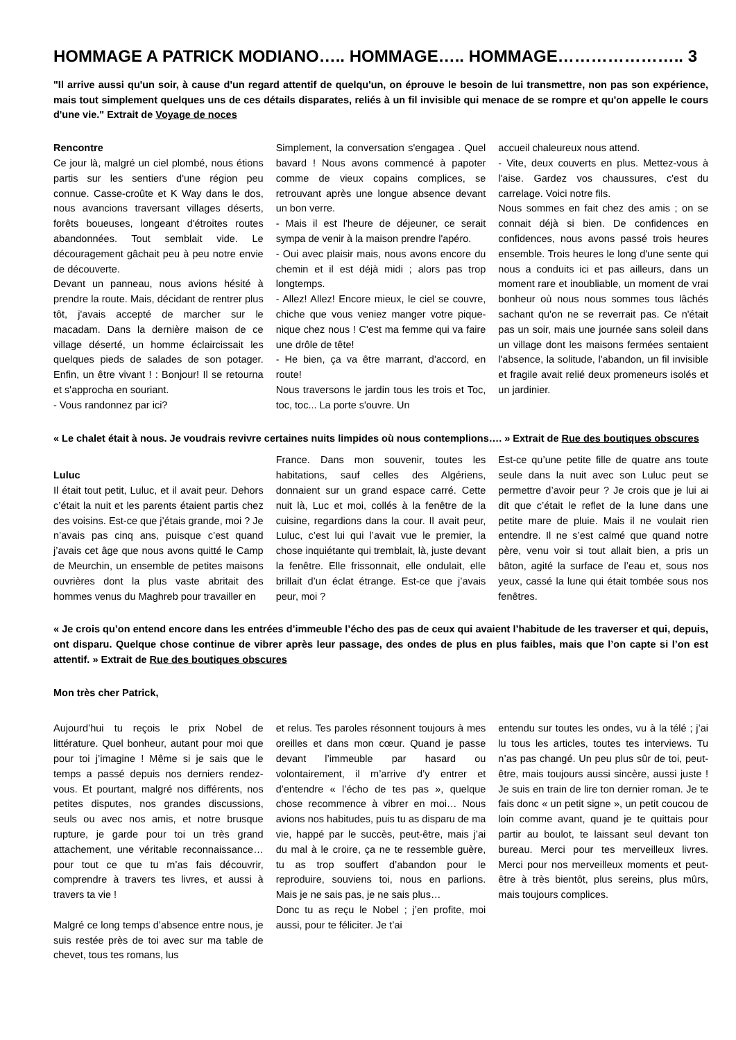HOMMAGE A PATRICK MODIANO….. HOMMAGE….. HOMMAGE………………….. 3
"Il arrive aussi qu'un soir, à cause d'un regard attentif de quelqu'un, on éprouve le besoin de lui transmettre, non pas son expérience, mais tout simplement quelques uns de ces détails disparates, reliés à un fil invisible qui menace de se rompre et qu'on appelle le cours d'une vie." Extrait de Voyage de noces
Rencontre
Ce jour là, malgré un ciel plombé, nous étions partis sur les sentiers d'une région peu connue. Casse-croûte et K Way dans le dos, nous avancions traversant villages déserts, forêts boueuses, longeant d'étroites routes abandonnées. Tout semblait vide. Le découragement gâchait peu à peu notre envie de découverte.
Devant un panneau, nous avions hésité à prendre la route. Mais, décidant de rentrer plus tôt, j'avais accepté de marcher sur le macadam. Dans la dernière maison de ce village déserté, un homme éclaircissait les quelques pieds de salades de son potager. Enfin, un être vivant ! : Bonjour! Il se retourna et s'approcha en souriant.
- Vous randonnez par ici?
Simplement, la conversation s'engagea . Quel bavard ! Nous avons commencé à papoter comme de vieux copains complices, se retrouvant après une longue absence devant un bon verre.
- Mais il est l'heure de déjeuner, ce serait sympa de venir à la maison prendre l'apéro.
- Oui avec plaisir mais, nous avons encore du chemin et il est déjà midi ; alors pas trop longtemps.
- Allez! Allez! Encore mieux, le ciel se couvre, chiche que vous veniez manger votre pique-nique chez nous ! C'est ma femme qui va faire une drôle de tête!
- He bien, ça va être marrant, d'accord, en route!
Nous traversons le jardin tous les trois et Toc, toc, toc... La porte s'ouvre. Un
accueil chaleureux nous attend.
- Vite, deux couverts en plus. Mettez-vous à l'aise. Gardez vos chaussures, c'est du carrelage. Voici notre fils.
Nous sommes en fait chez des amis ; on se connait déjà si bien. De confidences en confidences, nous avons passé trois heures ensemble. Trois heures le long d'une sente qui nous a conduits ici et pas ailleurs, dans un moment rare et inoubliable, un moment de vrai bonheur où nous nous sommes tous lâchés sachant qu'on ne se reverrait pas. Ce n'était pas un soir, mais une journée sans soleil dans un village dont les maisons fermées sentaient l'absence, la solitude, l'abandon, un fil invisible et fragile avait relié deux promeneurs isolés et un jardinier.
« Le chalet était à nous. Je voudrais revivre certaines nuits limpides où nous contemplions…. » Extrait de Rue des boutiques obscures
Luluc
Il était tout petit, Luluc, et il avait peur. Dehors c’était la nuit et les parents étaient partis chez des voisins. Est-ce que j’étais grande, moi ? Je n’avais pas cinq ans, puisque c’est quand j’avais cet âge que nous avons quitté le Camp de Meurchin, un ensemble de petites maisons ouvrières dont la plus vaste abritait des hommes venus du Maghreb pour travailler en
France. Dans mon souvenir, toutes les habitations, sauf celles des Algériens, donnaient sur un grand espace carré. Cette nuit là, Luc et moi, collés à la fenêtre de la cuisine, regardions dans la cour. Il avait peur, Luluc, c’est lui qui l’avait vue le premier, la chose inquiétante qui tremblait, là, juste devant la fenêtre. Elle frissonnait, elle ondulait, elle brillait d’un éclat étrange. Est-ce que j’avais peur, moi ?
Est-ce qu’une petite fille de quatre ans toute seule dans la nuit avec son Luluc peut se permettre d’avoir peur ? Je crois que je lui ai dit que c’était le reflet de la lune dans une petite mare de pluie. Mais il ne voulait rien entendre. Il ne s’est calmé que quand notre père, venu voir si tout allait bien, a pris un bâton, agité la surface de l’eau et, sous nos yeux, cassé la lune qui était tombée sous nos fenêtres.
« Je crois qu’on entend encore dans les entrées d’immeuble l’écho des pas de ceux qui avaient l’habitude de les traverser et qui, depuis, ont disparu. Quelque chose continue de vibrer après leur passage, des ondes de plus en plus faibles, mais que l’on capte si l’on est attentif. » Extrait de Rue des boutiques obscures
Mon très cher Patrick,
Aujourd’hui tu reçois le prix Nobel de littérature. Quel bonheur, autant pour moi que pour toi j’imagine ! Même si je sais que le temps a passé depuis nos derniers rendez-vous. Et pourtant, malgré nos différents, nos petites disputes, nos grandes discussions, seuls ou avec nos amis, et notre brusque rupture, je garde pour toi un très grand attachement, une véritable reconnaissance… pour tout ce que tu m’as fais découvrir, comprendre à travers tes livres, et aussi à travers ta vie !
Malgré ce long temps d’absence entre nous, je suis restée près de toi avec sur ma table de chevet, tous tes romans, lus
et relus. Tes paroles résonnent toujours à mes oreilles et dans mon cœur. Quand je passe devant l’immeuble par hasard ou volontairement, il m’arrive d’y entrer et d’entendre « l’écho de tes pas », quelque chose recommence à vibrer en moi… Nous avions nos habitudes, puis tu as disparu de ma vie, happé par le succès, peut-être, mais j’ai du mal à le croire, ça ne te ressemble guère, tu as trop souffert d’abandon pour le reproduire, souviens toi, nous en parlions. Mais je ne sais pas, je ne sais plus…
Donc tu as reçu le Nobel ; j’en profite, moi aussi, pour te féliciter. Je t’ai
entendu sur toutes les ondes, vu à la télé ; j’ai lu tous les articles, toutes tes interviews. Tu n’as pas changé. Un peu plus sûr de toi, peut-être, mais toujours aussi sincère, aussi juste ! Je suis en train de lire ton dernier roman. Je te fais donc « un petit signe », un petit coucou de loin comme avant, quand je te quittais pour partir au boulot, te laissant seul devant ton bureau. Merci pour tes merveilleux livres. Merci pour nos merveilleux moments et peut-être à très bientôt, plus sereins, plus mûrs, mais toujours complices.